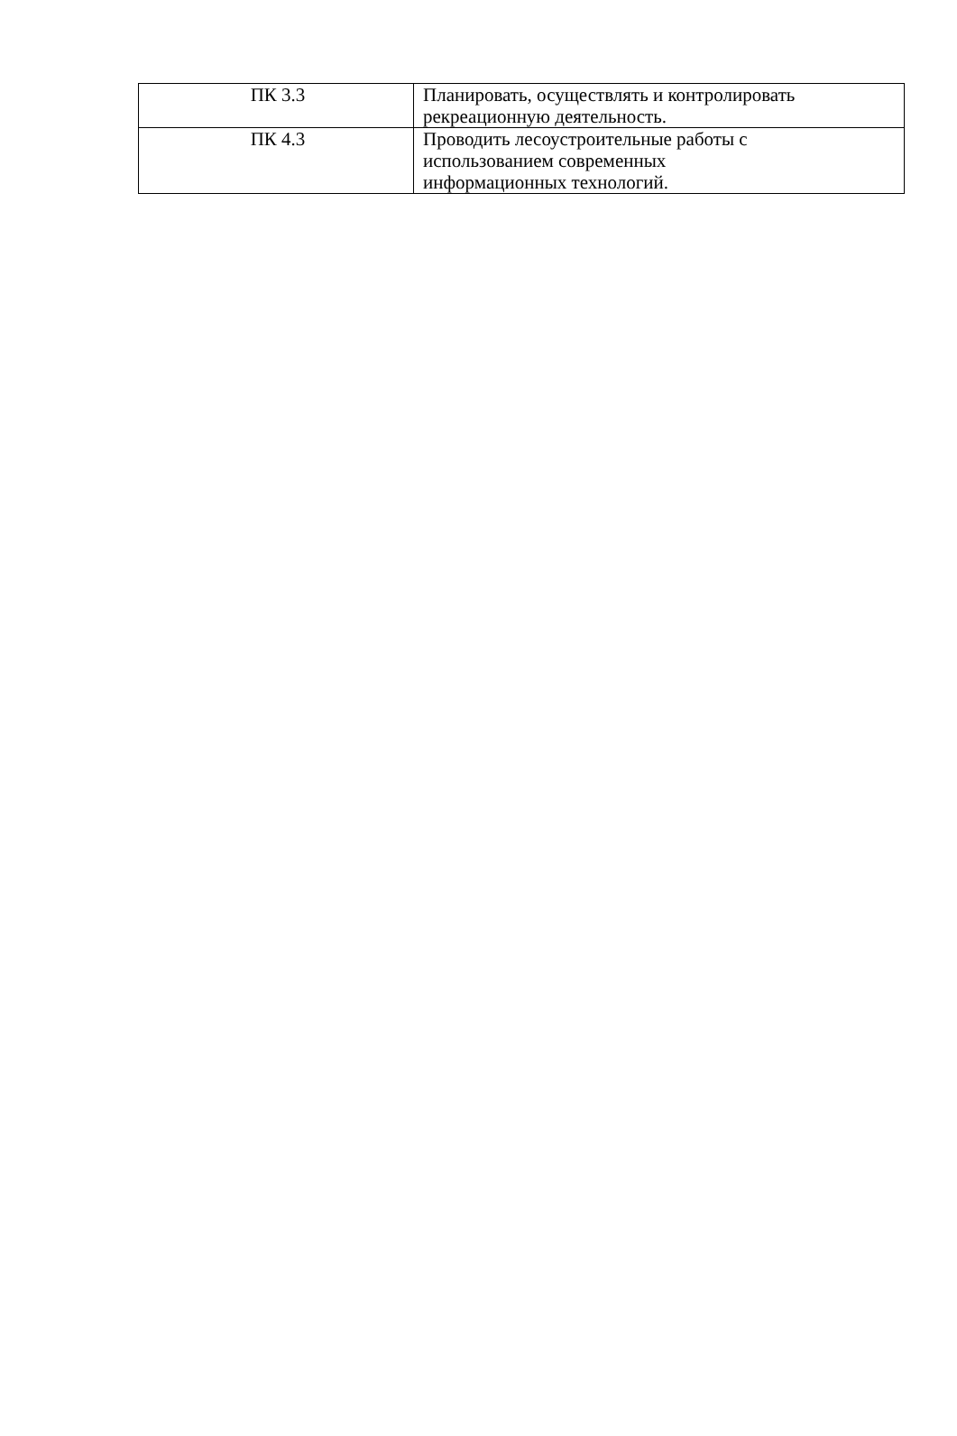| ПК 3.3 | Планировать, осуществлять и контролировать рекреационную деятельность. |
| ПК 4.3 | Проводить лесоустроительные работы с использованием современных информационных технологий. |